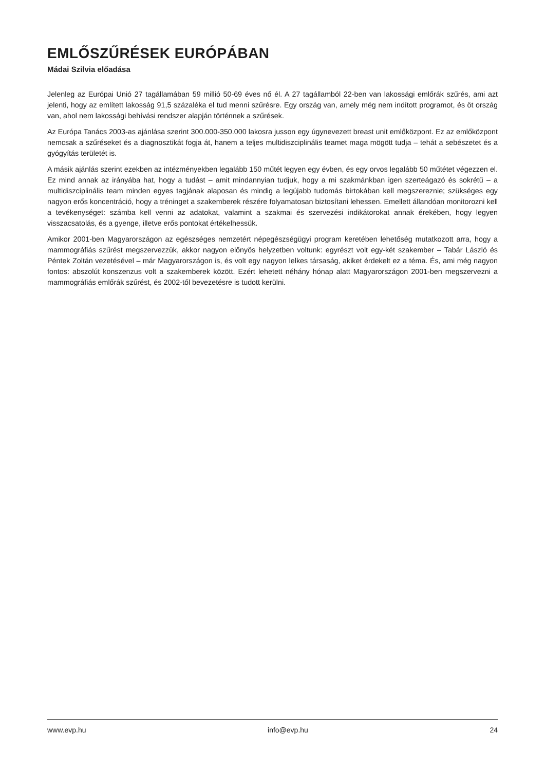EMLŐSZŰRÉSEK EURÓPÁBAN
Mádai Szilvia előadása
Jelenleg az Európai Unió 27 tagállamában 59 millió 50-69 éves nő él. A 27 tagállamból 22-ben van lakossági emlőrák szűrés, ami azt jelenti, hogy az említett lakosság 91,5 százaléka el tud menni szűrésre. Egy ország van, amely még nem indított programot, és öt ország van, ahol nem lakossági behívási rendszer alapján történnek a szűrések.
Az Európa Tanács 2003-as ajánlása szerint 300.000-350.000 lakosra jusson egy úgynevezett breast unit emlőközpont. Ez az emlőközpont nemcsak a szűréseket és a diagnosztikát fogja át, hanem a teljes multidiszciplinális teamet maga mögött tudja – tehát a sebészetet és a gyógyítás területét is.
A másik ajánlás szerint ezekben az intézményekben legalább 150 műtét legyen egy évben, és egy orvos legalább 50 műtétet végezzen el. Ez mind annak az irányába hat, hogy a tudást – amit mindannyian tudjuk, hogy a mi szakmánkban igen szerteágazó és sokrétű – a multidiszciplinális team minden egyes tagjának alaposan és mindig a legújabb tudomás birtokában kell megszereznie; szükséges egy nagyon erős koncentráció, hogy a tréninget a szakemberek részére folyamatosan biztosítani lehessen. Emellett állandóan monitorozni kell a tevékenységet: számba kell venni az adatokat, valamint a szakmai és szervezési indikátorokat annak érekében, hogy legyen visszacsatolás, és a gyenge, illetve erős pontokat értékelhessük.
Amikor 2001-ben Magyarországon az egészséges nemzetért népegészségügyi program keretében lehetőség mutatkozott arra, hogy a mammográfiás szűrést megszervezzük, akkor nagyon előnyös helyzetben voltunk: egyrészt volt egy-két szakember – Tabár László és Péntek Zoltán vezetésével – már Magyarországon is, és volt egy nagyon lelkes társaság, akiket érdekelt ez a téma. És, ami még nagyon fontos: abszolút konszenzus volt a szakemberek között. Ezért lehetett néhány hónap alatt Magyarországon 2001-ben megszervezni a mammográfiás emlőrák szűrést, és 2002-től bevezetésre is tudott kerülni.
www.evp.hu info@evp.hu 24